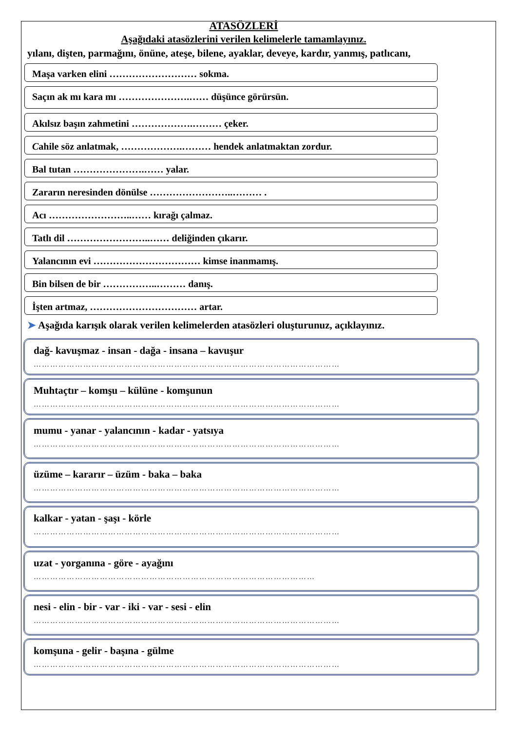ATASÖZLERİ
Aşağıdaki atasözlerini verilen kelimelerle tamamlayınız.
yılanı, dişten, parmağını, önüne, ateşe, bilene, ayaklar, deveye, kardır, yanmış, patlıcanı,
Maşa varken elini ……………………… sokma.
Saçın ak mı kara mı ………………….…… düşünce görürsün.
Akılsız başın zahmetini ……………….……… çeker.
Cahile söz anlatmak, ……………….……… hendek anlatmaktan zordur.
Bal tutan ………………….…… yalar.
Zararın neresinden dönülse ……………………..……… .
Acı ……………………..…… kırağı çalmaz.
Tatlı dil ……………………..…… deliğinden çıkarır.
Yalancının evi …………………………… kimse inanmamış.
Bin bilsen de bir ……………..……… danış.
İşten artmaz, …………………………… artar.
➤ Aşağıda karışık olarak verilen kelimelerden atasözleri oluşturunuz, açıklayınız.
dağ- kavuşmaz - insan - dağa - insana – kavuşur
…………………………………………………………………………………………………
Muhtaçtır – komşu – külüne - komşunun
…………………………………………………………………………………………………
mumu - yanar - yalancının - kadar - yatsıya
…………………………………………………………………………………………………
üzüme – kararır – üzüm - baka – baka
…………………………………………………………………………………………………
kalkar - yatan - şaşı - körle
…………………………………………………………………………………………………
uzat - yorganına - göre - ayağını
…………………………………………………………………………………………
nesi - elin - bir - var - iki - var - sesi - elin
…………………………………………………………………………………………………
komşuna - gelir - başına - gülme
…………………………………………………………………………………………………